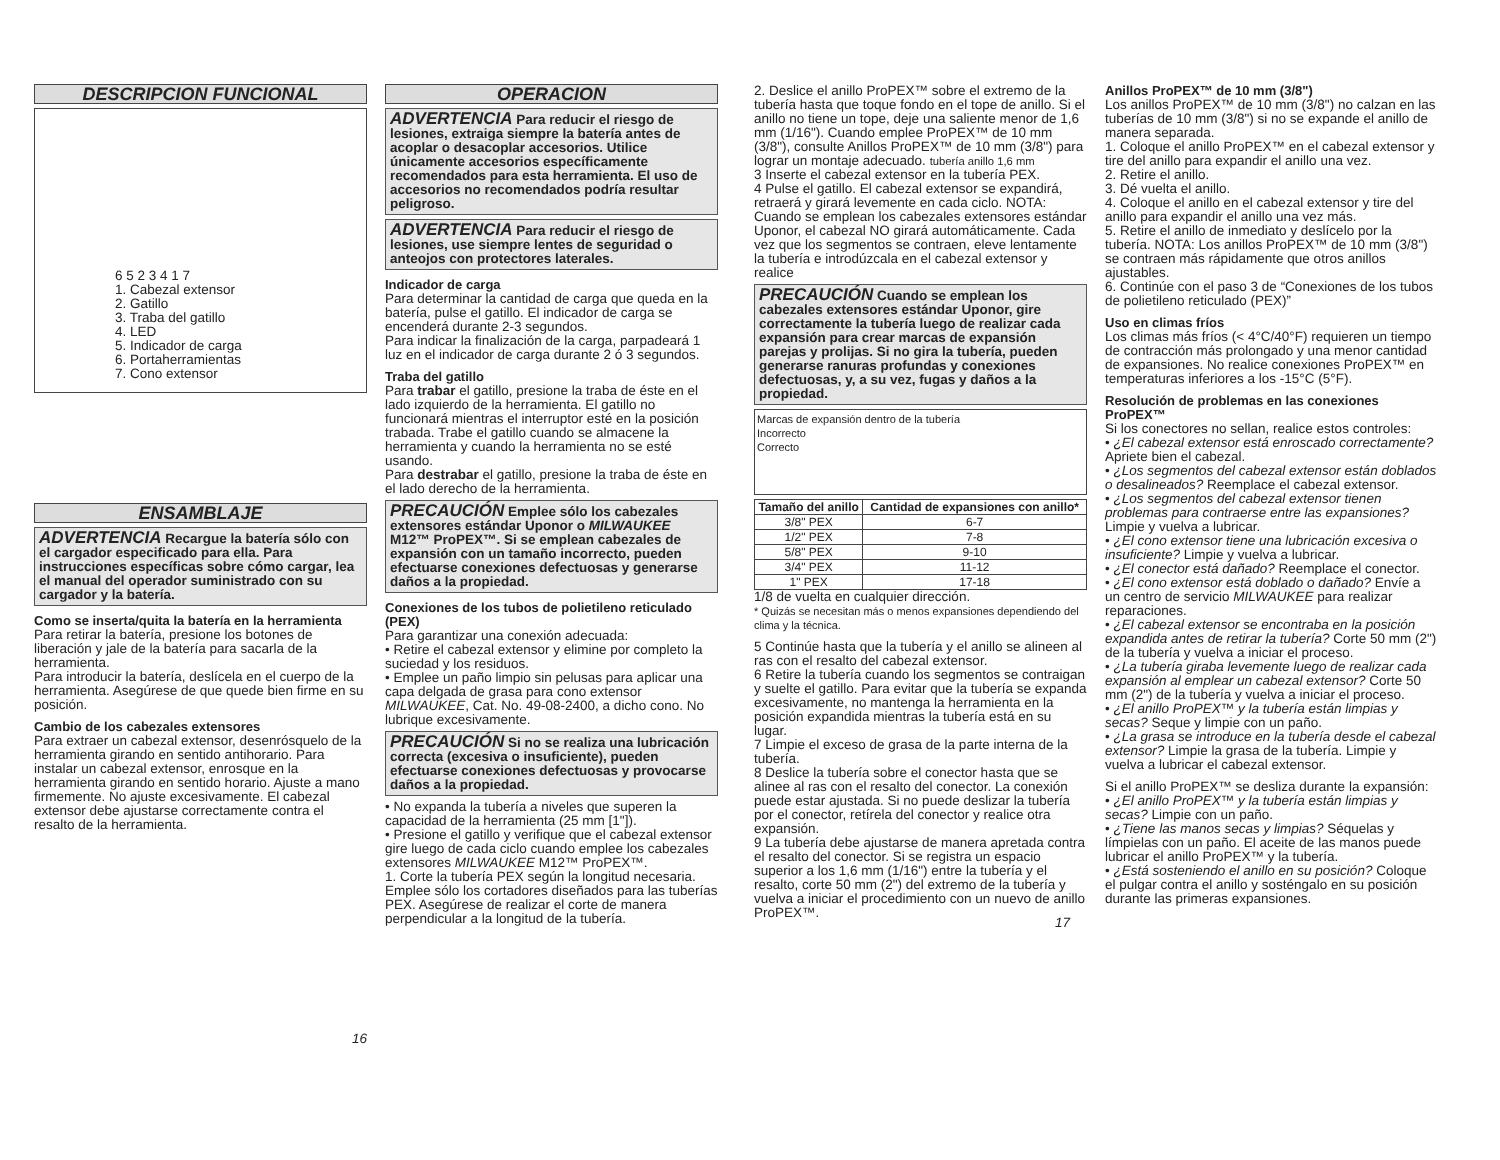DESCRIPCION FUNCIONAL
6 5 2 3 4 1 7
1. Cabezal extensor
2. Gatillo
3. Traba del gatillo
4. LED
5. Indicador de carga
6. Portaherramientas
7. Cono extensor
ENSAMBLAJE
ADVERTENCIA Recargue la batería sólo con el cargador especificado para ella. Para instrucciones específicas sobre cómo cargar, lea el manual del operador suministrado con su cargador y la batería.
Como se inserta/quita la batería en la herramienta
Para retirar la batería, presione los botones de liberación y jale de la batería para sacarla de la herramienta.
Para introducir la batería, deslícela en el cuerpo de la herramienta. Asegúrese de que quede bien firme en su posición.
Cambio de los cabezales extensores
Para extraer un cabezal extensor, desenrósquelo de la herramienta girando en sentido antihorario. Para instalar un cabezal extensor, enrosque en la herramienta girando en sentido horario. Ajuste a mano firmemente. No ajuste excesivamente. El cabezal extensor debe ajustarse correctamente contra el resalto de la herramienta.
16
OPERACION
ADVERTENCIA Para reducir el riesgo de lesiones, extraiga siempre la batería antes de acoplar o desacoplar accesorios. Utilice únicamente accesorios específicamente recomendados para esta herramienta. El uso de accesorios no recomendados podría resultar peligroso.
ADVERTENCIA Para reducir el riesgo de lesiones, use siempre lentes de seguridad o anteojos con protectores laterales.
Indicador de carga
Para determinar la cantidad de carga que queda en la batería, pulse el gatillo. El indicador de carga se encenderá durante 2-3 segundos.
Para indicar la finalización de la carga, parpadeará 1 luz en el indicador de carga durante 2 ó 3 segundos.
Traba del gatillo
Para trabar el gatillo, presione la traba de éste en el lado izquierdo de la herramienta. El gatillo no funcionará mientras el interruptor esté en la posición trabada. Trabe el gatillo cuando se almacene la herramienta y cuando la herramienta no se esté usando.
Para destrabar el gatillo, presione la traba de éste en el lado derecho de la herramienta.
PRECAUCIÓN Emplee sólo los cabezales extensores estándar Uponor o MILWAUKEE M12™ ProPEX™. Si se emplean cabezales de expansión con un tamaño incorrecto, pueden efectuarse conexiones defectuosas y generarse daños a la propiedad.
Conexiones de los tubos de polietileno reticulado (PEX)
Para garantizar una conexión adecuada:
• Retire el cabezal extensor y elimine por completo la suciedad y los residuos.
• Emplee un paño limpio sin pelusas para aplicar una capa delgada de grasa para cono extensor MILWAUKEE, Cat. No. 49-08-2400, a dicho cono. No lubrique excesivamente.
PRECAUCIÓN Si no se realiza una lubricación correcta (excesiva o insuficiente), pueden efectuarse conexiones defectuosas y provocarse daños a la propiedad.
• No expanda la tubería a niveles que superen la capacidad de la herramienta (25 mm [1"]).
• Presione el gatillo y verifique que el cabezal extensor gire luego de cada ciclo cuando emplee los cabezales extensores MILWAUKEE M12™ ProPEX™.
1. Corte la tubería PEX según la longitud necesaria. Emplee sólo los cortadores diseñados para las tuberías PEX. Asegúrese de realizar el corte de manera perpendicular a la longitud de la tubería.
2. Deslice el anillo ProPEX™ sobre el extremo de la tubería hasta que toque fondo en el tope de anillo. Si el anillo no tiene un tope, deje una saliente menor de 1,6 mm (1/16"). Cuando emplee ProPEX™ de 10 mm (3/8"), consulte Anillos ProPEX™ de 10 mm (3/8") para lograr un montaje adecuado. tubería anillo 1,6 mm
3 Inserte el cabezal extensor en la tubería PEX.
4 Pulse el gatillo. El cabezal extensor se expandirá, retraerá y girará levemente en cada ciclo. NOTA: Cuando se emplean los cabezales extensores estándar Uponor, el cabezal NO girará automáticamente. Cada vez que los segmentos se contraen, eleve lentamente la tubería e introdúzcala en el cabezal extensor y realice
PRECAUCIÓN Cuando se emplean los cabezales extensores estándar Uponor, gire correctamente la tubería luego de realizar cada expansión para crear marcas de expansión parejas y prolijas. Si no gira la tubería, pueden generarse ranuras profundas y conexiones defectuosas, y, a su vez, fugas y daños a la propiedad.
Marcas de expansión dentro de la tubería
Incorrecto
Correcto
| Tamaño del anillo | Cantidad de expansiones con anillo* |
| --- | --- |
| 3/8" PEX | 6-7 |
| 1/2" PEX | 7-8 |
| 5/8" PEX | 9-10 |
| 3/4" PEX | 11-12 |
| 1" PEX | 17-18 |
1/8 de vuelta en cualquier dirección.
* Quizás se necesitan más o menos expansiones dependiendo del clima y la técnica.
5 Continúe hasta que la tubería y el anillo se alineen al ras con el resalto del cabezal extensor.
6 Retire la tubería cuando los segmentos se contraigan y suelte el gatillo. Para evitar que la tubería se expanda excesivamente, no mantenga la herramienta en la posición expandida mientras la tubería está en su lugar.
7 Limpie el exceso de grasa de la parte interna de la tubería.
8 Deslice la tubería sobre el conector hasta que se alinee al ras con el resalto del conector. La conexión puede estar ajustada. Si no puede deslizar la tubería por el conector, retírela del conector y realice otra expansión.
9 La tubería debe ajustarse de manera apretada contra el resalto del conector. Si se registra un espacio superior a los 1,6 mm (1/16") entre la tubería y el resalto, corte 50 mm (2") del extremo de la tubería y vuelva a iniciar el procedimiento con un nuevo de anillo ProPEX™.
Anillos ProPEX™ de 10 mm (3/8")
Los anillos ProPEX™ de 10 mm (3/8") no calzan en las tuberías de 10 mm (3/8") si no se expande el anillo de manera separada.
1. Coloque el anillo ProPEX™ en el cabezal extensor y tire del anillo para expandir el anillo una vez.
2. Retire el anillo.
3. Dé vuelta el anillo.
4. Coloque el anillo en el cabezal extensor y tire del anillo para expandir el anillo una vez más.
5. Retire el anillo de inmediato y deslícelo por la tubería. NOTA: Los anillos ProPEX™ de 10 mm (3/8") se contraen más rápidamente que otros anillos ajustables.
6. Continúe con el paso 3 de “Conexiones de los tubos de polietileno reticulado (PEX)”
Uso en climas fríos
Los climas más fríos (< 4°C/40°F) requieren un tiempo de contracción más prolongado y una menor cantidad de expansiones. No realice conexiones ProPEX™ en temperaturas inferiores a los -15°C (5°F).
Resolución de problemas en las conexiones ProPEX™
Si los conectores no sellan, realice estos controles:
• ¿El cabezal extensor está enroscado correctamente? Apriete bien el cabezal.
• ¿Los segmentos del cabezal extensor están doblados o desalineados? Reemplace el cabezal extensor.
• ¿Los segmentos del cabezal extensor tienen problemas para contraerse entre las expansiones? Limpie y vuelva a lubricar.
• ¿El cono extensor tiene una lubricación excesiva o insuficiente? Limpie y vuelva a lubricar.
• ¿El conector está dañado? Reemplace el conector.
• ¿El cono extensor está doblado o dañado? Envíe a un centro de servicio MILWAUKEE para realizar reparaciones.
• ¿El cabezal extensor se encontraba en la posición expandida antes de retirar la tubería? Corte 50 mm (2") de la tubería y vuelva a iniciar el proceso.
• ¿La tubería giraba levemente luego de realizar cada expansión al emplear un cabezal extensor? Corte 50 mm (2") de la tubería y vuelva a iniciar el proceso.
• ¿El anillo ProPEX™ y la tubería están limpias y secas? Seque y limpie con un paño.
• ¿La grasa se introduce en la tubería desde el cabezal extensor? Limpie la grasa de la tubería. Limpie y vuelva a lubricar el cabezal extensor.
Si el anillo ProPEX™ se desliza durante la expansión:
• ¿El anillo ProPEX™ y la tubería están limpias y secas? Limpie con un paño.
• ¿Tiene las manos secas y limpias? Séquelas y límpielas con un paño. El aceite de las manos puede lubricar el anillo ProPEX™ y la tubería.
• ¿Está sosteniendo el anillo en su posición? Coloque el pulgar contra el anillo y sosténgalo en su posición durante las primeras expansiones.
17